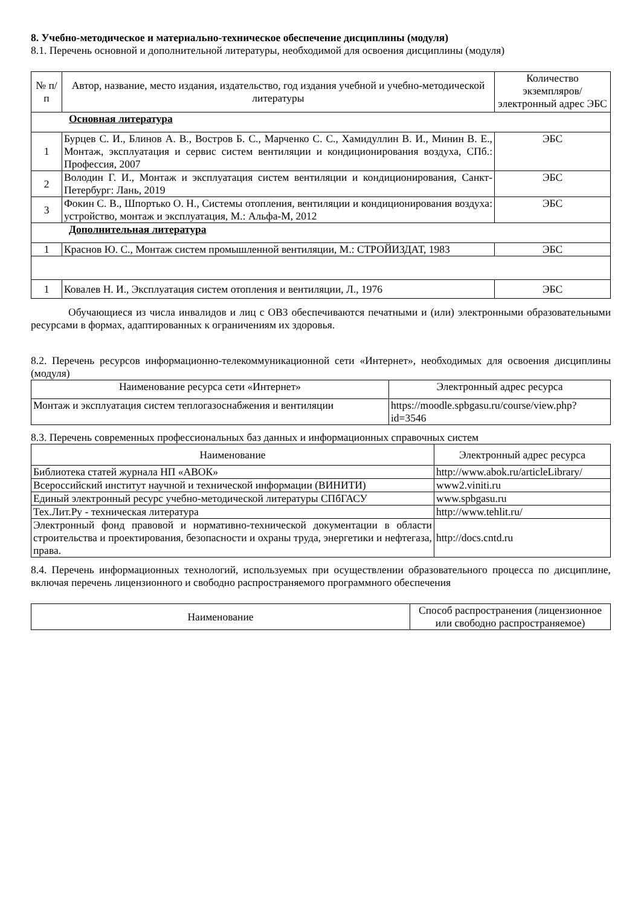8. Учебно-методическое и материально-техническое обеспечение дисциплины (модуля)
8.1. Перечень основной и дополнительной литературы, необходимой для освоения дисциплины (модуля)
| № п/п | Автор, название, место издания, издательство, год издания учебной и учебно-методической литературы | Количество экземпляров/электронный адрес ЭБС |
| --- | --- | --- |
| Основная литература | | |
| 1 | Бурцев С. И., Блинов А. В., Востров Б. С., Марченко С. С., Хамидуллин В. И., Минин В. Е., Монтаж, эксплуатация и сервис систем вентиляции и кондиционирования воздуха, СПб.: Профессия, 2007 | ЭБС |
| 2 | Володин Г. И., Монтаж и эксплуатация систем вентиляции и кондиционирования, Санкт-Петербург: Лань, 2019 | ЭБС |
| 3 | Фокин С. В., Шпортько О. Н., Системы отопления, вентиляции и кондиционирования воздуха: устройство, монтаж и эксплуатация, М.: Альфа-М, 2012 | ЭБС |
| Дополнительная литература | | |
| 1 | Краснов Ю. С., Монтаж систем промышленной вентиляции, М.: СТРОЙИЗДАТ, 1983 | ЭБС |
| 1 | Ковалев Н. И., Эксплуатация систем отопления и вентиляции, Л., 1976 | ЭБС |
Обучающиеся из числа инвалидов и лиц с ОВЗ обеспечиваются печатными и (или) электронными образовательными ресурсами в формах, адаптированных к ограничениям их здоровья.
8.2. Перечень ресурсов информационно-телекоммуникационной сети «Интернет», необходимых для освоения дисциплины (модуля)
| Наименование ресурса сети «Интернет» | Электронный адрес ресурса |
| --- | --- |
| Монтаж и эксплуатация систем теплогазоснабжения и вентиляции | https://moodle.spbgasu.ru/course/view.php?id=3546 |
8.3. Перечень современных профессиональных баз данных и информационных справочных систем
| Наименование | Электронный адрес ресурса |
| --- | --- |
| Библиотека статей журнала НП «АВОК» | http://www.abok.ru/articleLibrary/ |
| Всероссийский институт научной и технической информации (ВИНИТИ) | www2.viniti.ru |
| Единый электронный ресурс учебно-методической литературы СПбГАСУ | www.spbgasu.ru |
| Тех.Лит.Ру - техническая литература | http://www.tehlit.ru/ |
| Электронный фонд правовой и нормативно-технической документации в области строительства и проектирования, безопасности и охраны труда, энергетики и нефтегаза, права. | http://docs.cntd.ru |
8.4. Перечень информационных технологий, используемых при осуществлении образовательного процесса по дисциплине, включая перечень лицензионного и свободно распространяемого программного обеспечения
| Наименование | Способ распространения (лицензионное или свободно распространяемое) |
| --- | --- |